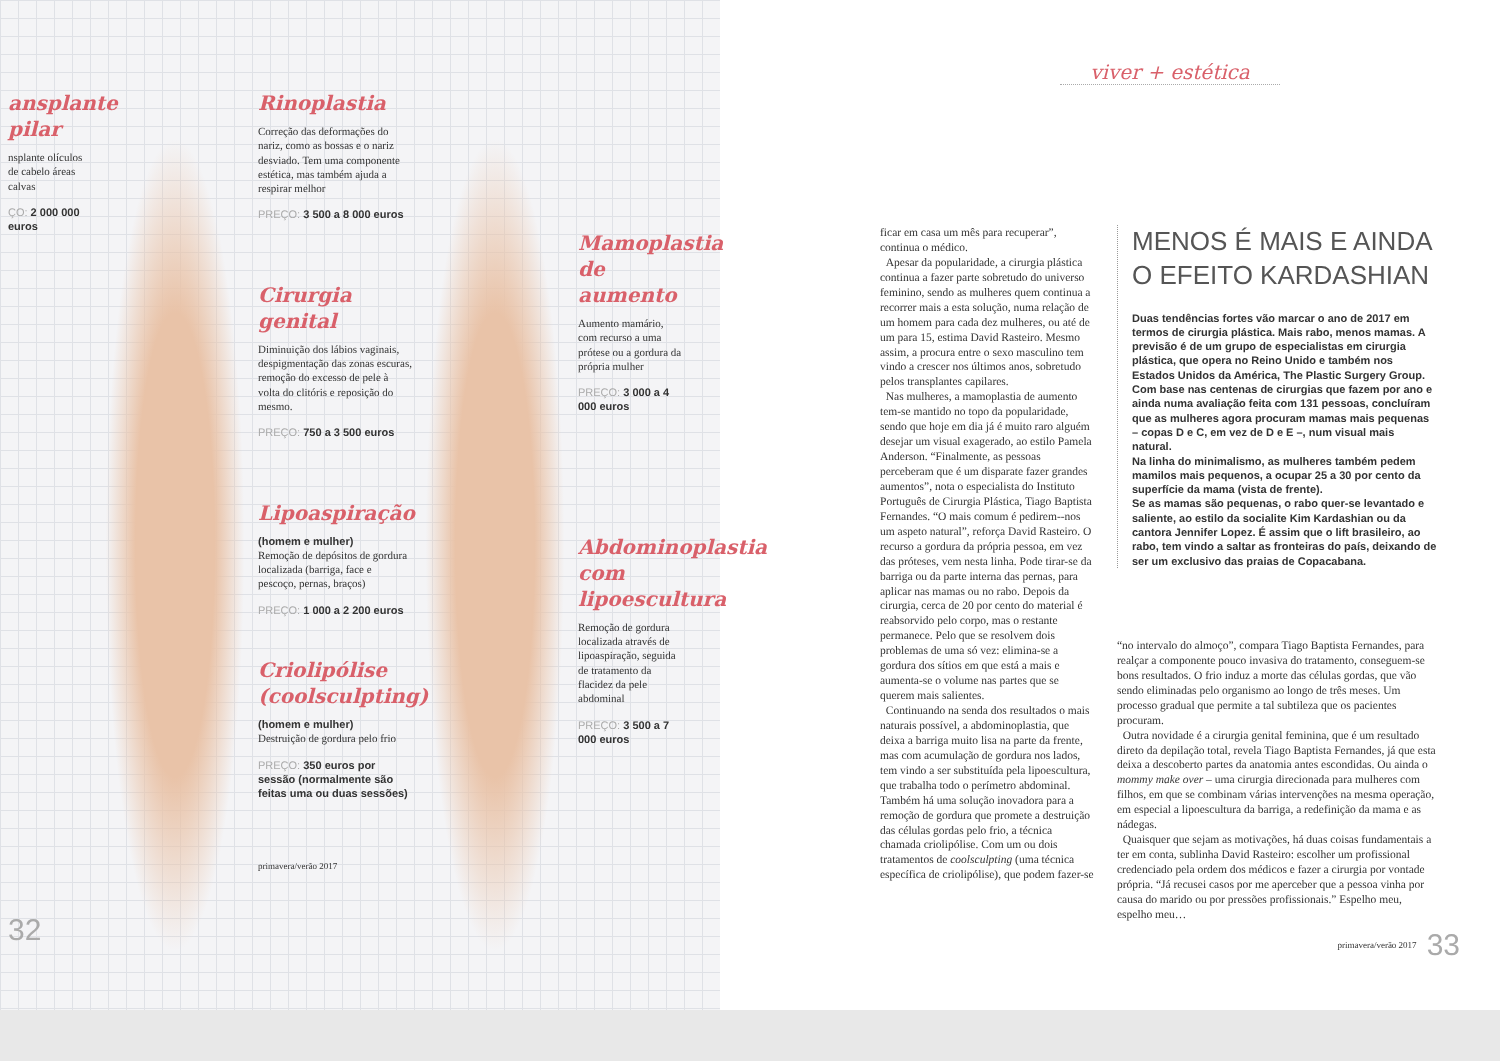ansplante pilar
nsplante olículos de cabelo áreas calvas
ÇO: 2 000 000 euros
32
Rinoplastia
Correção das deformações do nariz, como as bossas e o nariz desviado. Tem uma componente estética, mas também ajuda a respirar melhor
PREÇO: 3 500 a 8 000 euros
Cirurgia genital
Diminuição dos lábios vaginais, despigmentação das zonas escuras, remoção do excesso de pele à volta do clitóris e reposição do mesmo.
PREÇO: 750 a 3 500 euros
Lipoaspiração
(homem e mulher)
Remoção de depósitos de gordura localizada (barriga, face e pescoço, pernas, braços)
PREÇO: 1 000 a 2 200 euros
Criolipólise (coolsculpting)
(homem e mulher)
Destruição de gordura pelo frio
PREÇO: 350 euros por sessão (normalmente são feitas uma ou duas sessões)
primavera/verão 2017
Mamoplastia de aumento
Aumento mamário, com recurso a uma prótese ou a gordura da própria mulher
PREÇO: 3 000 a 4 000 euros
Abdominoplastia com lipoescultura
Remoção de gordura localizada através de lipoaspiração, seguida de tratamento da flacidez da pele abdominal
PREÇO: 3 500 a 7 000 euros
viver + estética
ficar em casa um mês para recuperar”, continua o médico.
Apesar da popularidade, a cirurgia plástica continua a fazer parte sobretudo do universo feminino, sendo as mulheres quem continua a recorrer mais a esta solução, numa relação de um homem para cada dez mulheres, ou até de um para 15, estima David Rasteiro. Mesmo assim, a procura entre o sexo masculino tem vindo a crescer nos últimos anos, sobretudo pelos transplantes capilares.
Nas mulheres, a mamoplastia de aumento tem-se mantido no topo da popularidade, sendo que hoje em dia já é muito raro alguém desejar um visual exagerado, ao estilo Pamela Anderson. “Finalmente, as pessoas perceberam que é um disparate fazer grandes aumentos”, nota o especialista do Instituto Português de Cirurgia Plástica, Tiago Baptista Fernandes. “O mais comum é pedirem--nos um aspeto natural”, reforça David Rasteiro. O recurso a gordura da própria pessoa, em vez das próteses, vem nesta linha. Pode tirar-se da barriga ou da parte interna das pernas, para aplicar nas mamas ou no rabo. Depois da cirurgia, cerca de 20 por cento do material é reabsorvido pelo corpo, mas o restante permanece. Pelo que se resolvem dois problemas de uma só vez: elimina-se a gordura dos sítios em que está a mais e aumenta-se o volume nas partes que se querem mais salientes.
Continuando na senda dos resultados o mais naturais possível, a abdominoplastia, que deixa a barriga muito lisa na parte da frente, mas com acumulação de gordura nos lados, tem vindo a ser substituída pela lipoescultura, que trabalha todo o perímetro abdominal. Também há uma solução inovadora para a remoção de gordura que promete a destruição das células gordas pelo frio, a técnica chamada criolipólise. Com um ou dois tratamentos de coolsculpting (uma técnica específica de criolipólise), que podem fazer-se
MENOS É MAIS E AINDA O EFEITO KARDASHIAN
Duas tendências fortes vão marcar o ano de 2017 em termos de cirurgia plástica. Mais rabo, menos mamas. A previsão é de um grupo de especialistas em cirurgia plástica, que opera no Reino Unido e também nos Estados Unidos da América, The Plastic Surgery Group.
Com base nas centenas de cirurgias que fazem por ano e ainda numa avaliação feita com 131 pessoas, concluíram que as mulheres agora procuram mamas mais pequenas – copas D e C, em vez de D e E –, num visual mais natural.
Na linha do minimalismo, as mulheres também pedem mamilos mais pequenos, a ocupar 25 a 30 por cento da superfície da mama (vista de frente).
Se as mamas são pequenas, o rabo quer-se levantado e saliente, ao estilo da socialite Kim Kardashian ou da cantora Jennifer Lopez. É assim que o lift brasileiro, ao rabo, tem vindo a saltar as fronteiras do país, deixando de ser um exclusivo das praias de Copacabana.
“no intervalo do almoço”, compara Tiago Baptista Fernandes, para realçar a componente pouco invasiva do tratamento, conseguem-se bons resultados. O frio induz a morte das células gordas, que vão sendo eliminadas pelo organismo ao longo de três meses. Um processo gradual que permite a tal subtileza que os pacientes procuram.
Outra novidade é a cirurgia genital feminina, que é um resultado direto da depilação total, revela Tiago Baptista Fernandes, já que esta deixa a descoberto partes da anatomia antes escondidas. Ou ainda o mommy make over – uma cirurgia direcionada para mulheres com filhos, em que se combinam várias intervenções na mesma operação, em especial a lipoescultura da barriga, a redefinição da mama e as nádegas.
Quaisquer que sejam as motivações, há duas coisas fundamentais a ter em conta, sublinha David Rasteiro: escolher um profissional credenciado pela ordem dos médicos e fazer a cirurgia por vontade própria. “Já recusei casos por me aperceber que a pessoa vinha por causa do marido ou por pressões profissionais.” Espelho meu, espelho meu…
primavera/verão 2017 33